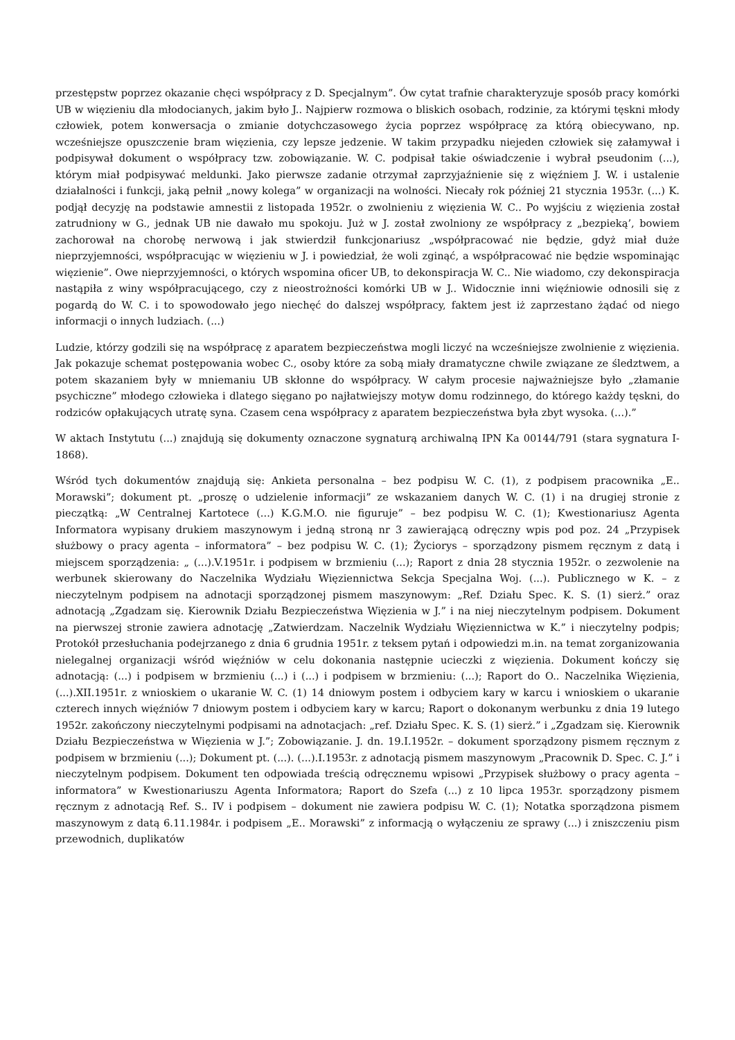przestępstw poprzez okazanie chęci współpracy z D. Specjalnym”. Ów cytat trafnie charakteryzuje sposób pracy komórki UB w więzieniu dla młodocianych, jakim było J.. Najpierw rozmowa o bliskich osobach, rodzinie, za którymi tęskni młody człowiek, potem konwersacja o zmianie dotychczasowego życia poprzez współpracę za którą obiecywano, np. wcześniejsze opuszczenie bram więzienia, czy lepsze jedzenie. W takim przypadku niejeden człowiek się załamywał i podpisywał dokument o współpracy tzw. zobowiązanie. W. C. podpisał takie oświadczenie i wybrał pseudonim (...), którym miał podpisywać meldunki. Jako pierwsze zadanie otrzymał zaprzyjaźnienie się z więźniem J. W. i ustalenie działalności i funkcji, jaką pełnił „nowy kolega” w organizacji na wolności. Niecały rok później 21 stycznia 1953r. (...) K. podjął decyzję na podstawie amnestii z listopada 1952r. o zwolnieniu z więzienia W. C.. Po wyjściu z więzienia został zatrudniony w G., jednak UB nie dawało mu spokoju. Już w J. został zwolniony ze współpracy z „bezpieką’, bowiem zachorował na chorobę nerwową i jak stwierdził funkcjonariusz „współpracować nie będzie, gdyż miał duże nieprzyjemności, współpracując w więzieniu w J. i powiedział, że woli zginąć, a współpracować nie będzie wspominając więzienie”. Owe nieprzyjemności, o których wspomina oficer UB, to dekonspiracja W. C.. Nie wiadomo, czy dekonspiracja nastąpiła z winy współpracującego, czy z nieostrożności komórki UB w J.. Widocznie inni więźniowie odnosili się z pogardą do W. C. i to spowodowało jego niechęć do dalszej współpracy, faktem jest iż zaprzestano żądać od niego informacji o innych ludziach. (...)
Ludzie, którzy godzili się na współpracę z aparatem bezpieczeństwa mogli liczyć na wcześniejsze zwolnienie z więzienia. Jak pokazuje schemat postępowania wobec C., osoby które za sobą miały dramatyczne chwile związane ze śledztwem, a potem skazaniem były w mniemaniu UB skłonne do współpracy. W całym procesie najważniejsze było „złamanie psychiczne” młodego człowieka i dlatego sięgano po najłatwiejszy motyw domu rodzinnego, do którego każdy tęskni, do rodziców opłakujących utratę syna. Czasem cena współpracy z aparatem bezpieczeństwa była zbyt wysoka. (...).”
W aktach Instytutu (...) znajdują się dokumenty oznaczone sygnaturą archiwalną IPN Ka 00144/791 (stara sygnatura I-1868).
Wśród tych dokumentów znajdują się: Ankieta personalna – bez podpisu W. C. (1), z podpisem pracownika „E.. Morawski”; dokument pt. „proszę o udzielenie informacji” ze wskazaniem danych W. C. (1) i na drugiej stronie z pieczątką: „W Centralnej Kartotece (...) K.G.M.O. nie figuruje” – bez podpisu W. C. (1); Kwestionariusz Agenta Informatora wypisany drukiem maszynowym i jedną stroną nr 3 zawierającą odręczny wpis pod poz. 24 „Przypisek służbowy o pracy agenta – informatora” – bez podpisu W. C. (1); Życiorys – sporządzony pismem ręcznym z datą i miejscem sporządzenia: „ (...).V.1951r. i podpisem w brzmieniu (...); Raport z dnia 28 stycznia 1952r. o zezwolenie na werbunek skierowany do Naczelnika Wydziału Więziennictwa Sekcja Specjalna Woj. (...). Publicznego w K. – z nieczytelnym podpisem na adnotacji sporządzonej pismem maszynowym: „Ref. Działu Spec. K. S. (1) sierż.” oraz adnotacją „Zgadzam się. Kierownik Działu Bezpieczeństwa Więzienia w J.” i na niej nieczytelnym podpisem. Dokument na pierwszej stronie zawiera adnotację „Zatwierdzam. Naczelnik Wydziału Więziennictwa w K.” i nieczytelny podpis; Protokół przesłuchania podejrzanego z dnia 6 grudnia 1951r. z teksem pytań i odpowiedzi m.in. na temat zorganizowania nielegalnej organizacji wśród więźniów w celu dokonania następnie ucieczki z więzienia. Dokument kończy się adnotacją: (...) i podpisem w brzmieniu (...) i (...) i podpisem w brzmieniu: (...); Raport do O.. Naczelnika Więzienia, (...).XII.1951r. z wnioskiem o ukaranie W. C. (1) 14 dniowym postem i odbyciem kary w karcu i wnioskiem o ukaranie czterech innych więźniów 7 dniowym postem i odbyciem kary w karcu; Raport o dokonanym werbunku z dnia 19 lutego 1952r. zakończony nieczytelnymi podpisami na adnotacjach: „ref. Działu Spec. K. S. (1) sierż.” i „Zgadzam się. Kierownik Działu Bezpieczeństwa w Więzienia w J.”; Zobowiązanie. J. dn. 19.I.1952r. – dokument sporządzony pismem ręcznym z podpisem w brzmieniu (...); Dokument pt. (...). (...).I.1953r. z adnotacją pismem maszynowym „Pracownik D. Spec. C. J.” i nieczytelnym podpisem. Dokument ten odpowiada treścią odręcznemu wpisowi „Przypisek służbowy o pracy agenta – informatora” w Kwestionariuszu Agenta Informatora; Raport do Szefa (...) z 10 lipca 1953r. sporządzony pismem ręcznym z adnotacją Ref. S.. IV i podpisem – dokument nie zawiera podpisu W. C. (1); Notatka sporządzona pismem maszynowym z datą 6.11.1984r. i podpisem „E.. Morawski” z informacją o wyłączeniu ze sprawy (...) i zniszczeniu pism przewodnich, duplikatów